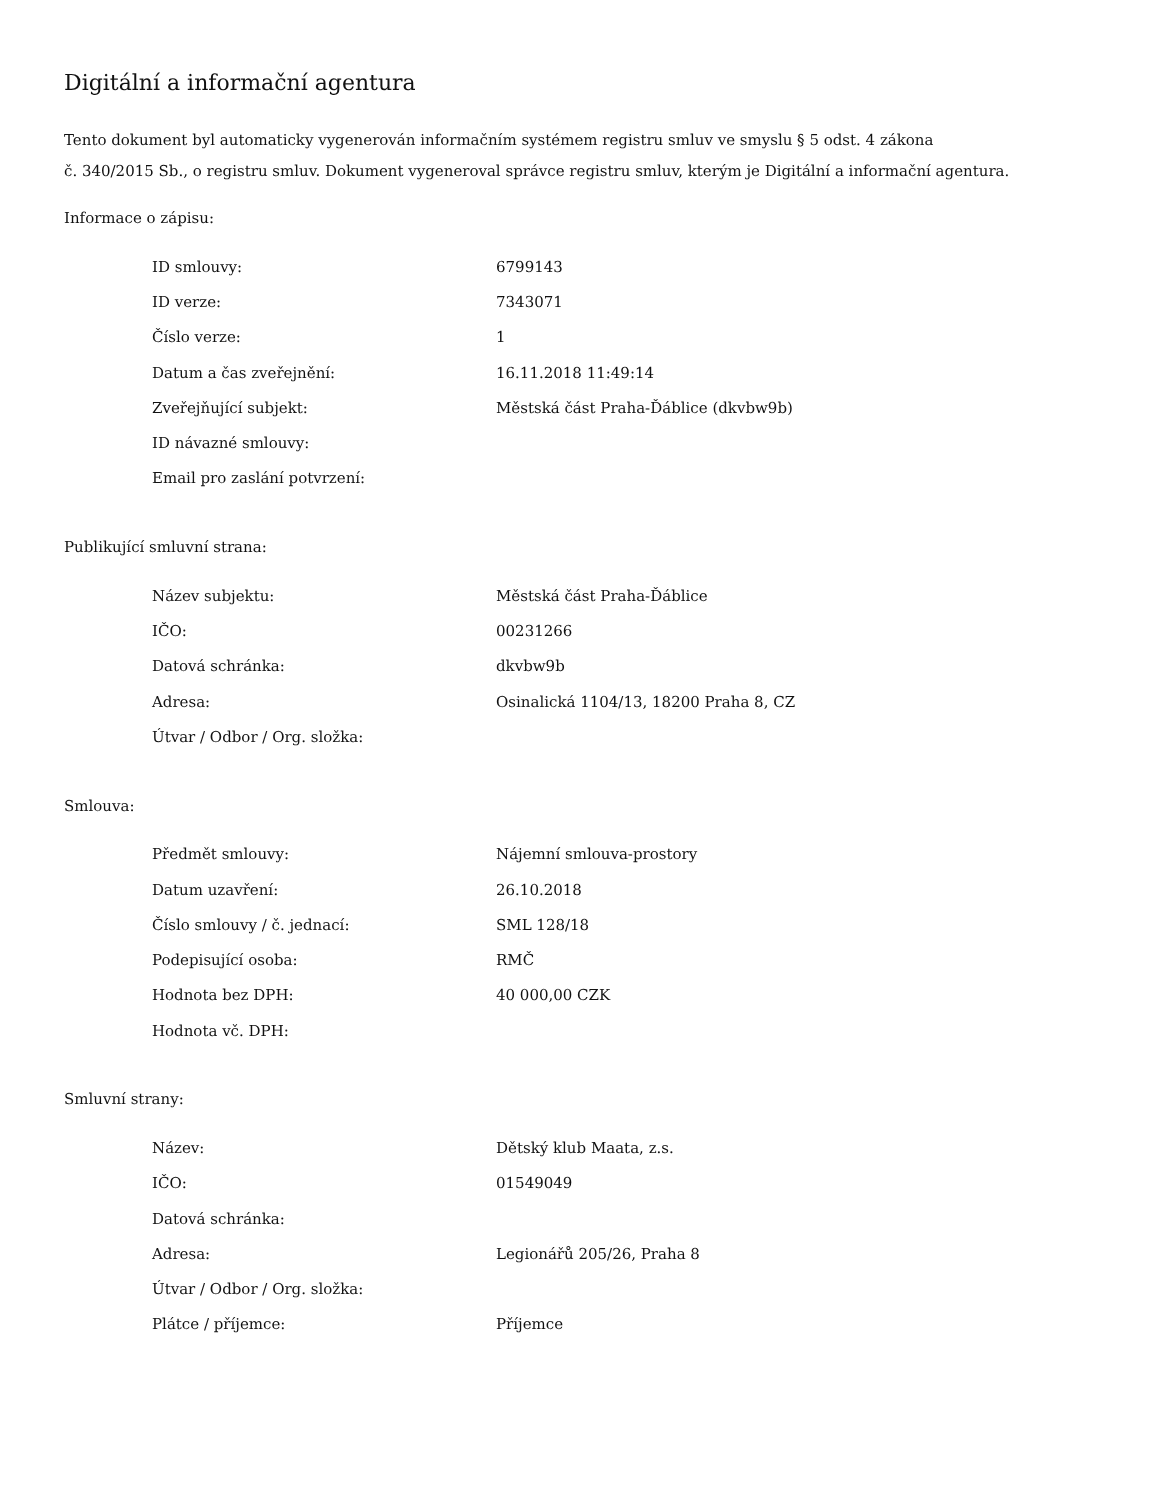Digitální a informační agentura
Tento dokument byl automaticky vygenerován informačním systémem registru smluv ve smyslu § 5 odst. 4 zákona
č. 340/2015 Sb., o registru smluv. Dokument vygeneroval správce registru smluv, kterým je Digitální a informační agentura.
Informace o zápisu:
| ID smlouvy: | 6799143 |
| ID verze: | 7343071 |
| Číslo verze: | 1 |
| Datum a čas zveřejnění: | 16.11.2018 11:49:14 |
| Zveřejňující subjekt: | Městská část Praha-Ďáblice (dkvbw9b) |
| ID návazné smlouvy: | |
| Email pro zaslání potvrzení: | |
Publikující smluvní strana:
| Název subjektu: | Městská část Praha-Ďáblice |
| IČO: | 00231266 |
| Datová schránka: | dkvbw9b |
| Adresa: | Osinalická 1104/13, 18200 Praha 8, CZ |
| Útvar / Odbor / Org. složka: | |
Smlouva:
| Předmět smlouvy: | Nájemní smlouva-prostory |
| Datum uzavření: | 26.10.2018 |
| Číslo smlouvy / č. jednací: | SML 128/18 |
| Podepisující osoba: | RMČ |
| Hodnota bez DPH: | 40 000,00 CZK |
| Hodnota vč. DPH: | |
Smluvní strany:
| Název: | Dětský klub Maata, z.s. |
| IČO: | 01549049 |
| Datová schránka: | |
| Adresa: | Legionářů 205/26, Praha 8 |
| Útvar / Odbor / Org. složka: | |
| Plátce / příjemce: | Příjemce |